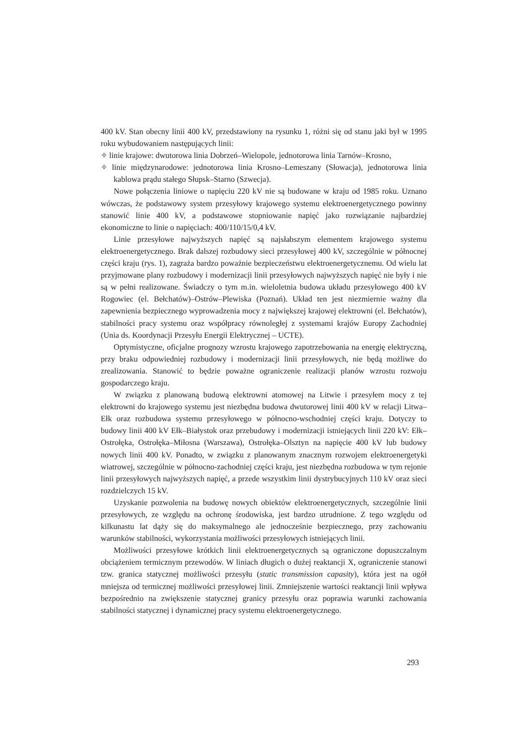400 kV. Stan obecny linii 400 kV, przedstawiony na rysunku 1, różni się od stanu jaki był w 1995 roku wybudowaniem następujących linii:
✧ linie krajowe: dwutorowa linia Dobrzeń–Wielopole, jednotorowa linia Tarnów–Krosno,
✧ linie międzynarodowe: jednotorowa linia Krosno–Lemeszany (Słowacja), jednotorowa linia kablowa prądu stałego Słupsk–Starno (Szwecja).
Nowe połączenia liniowe o napięciu 220 kV nie są budowane w kraju od 1985 roku. Uznano wówczas, że podstawowy system przesyłowy krajowego systemu elektroenergetycznego powinny stanowić linie 400 kV, a podstawowe stopniowanie napięć jako rozwiązanie najbardziej ekonomiczne to linie o napięciach: 400/110/15/0,4 kV.
Linie przesyłowe najwyższych napięć są najsłabszym elementem krajowego systemu elektroenergetycznego. Brak dalszej rozbudowy sieci przesyłowej 400 kV, szczególnie w północnej części kraju (rys. 1), zagraża bardzo poważnie bezpieczeństwu elektroenergetycznemu. Od wielu lat przyjmowane plany rozbudowy i modernizacji linii przesyłowych najwyższych napięć nie były i nie są w pełni realizowane. Świadczy o tym m.in. wieloletnia budowa układu przesyłowego 400 kV Rogowiec (el. Bełchatów)–Ostrów–Plewiska (Poznań). Układ ten jest niezmiernie ważny dla zapewnienia bezpiecznego wyprowadzenia mocy z największej krajowej elektrowni (el. Bełchatów), stabilności pracy systemu oraz współpracy równoległej z systemami krajów Europy Zachodniej (Unia ds. Koordynacji Przesyłu Energii Elektrycznej – UCTE).
Optymistyczne, oficjalne prognozy wzrostu krajowego zapotrzebowania na energię elektryczną, przy braku odpowiedniej rozbudowy i modernizacji linii przesyłowych, nie będą możliwe do zrealizowania. Stanowić to będzie poważne ograniczenie realizacji planów wzrostu rozwoju gospodarczego kraju.
W związku z planowaną budową elektrowni atomowej na Litwie i przesyłem mocy z tej elektrowni do krajowego systemu jest niezbędna budowa dwutorowej linii 400 kV w relacji Litwa–Ełk oraz rozbudowa systemu przesyłowego w północno-wschodniej części kraju. Dotyczy to budowy linii 400 kV Ełk–Białystok oraz przebudowy i modernizacji istniejących linii 220 kV: Ełk–Ostrołęka, Ostrołęka–Miłosna (Warszawa), Ostrołęka–Olsztyn na napięcie 400 kV lub budowy nowych linii 400 kV. Ponadto, w związku z planowanym znacznym rozwojem elektroenergetyki wiatrowej, szczególnie w północno-zachodniej części kraju, jest niezbędna rozbudowa w tym rejonie linii przesyłowych najwyższych napięć, a przede wszystkim linii dystrybucyjnych 110 kV oraz sieci rozdzielczych 15 kV.
Uzyskanie pozwolenia na budowę nowych obiektów elektroenergetycznych, szczególnie linii przesyłowych, ze względu na ochronę środowiska, jest bardzo utrudnione. Z tego względu od kilkunastu lat dąży się do maksymalnego ale jednocześnie bezpiecznego, przy zachowaniu warunków stabilności, wykorzystania możliwości przesyłowych istniejących linii.
Możliwości przesyłowe krótkich linii elektroenergetycznych są ograniczone dopuszczalnym obciążeniem termicznym przewodów. W liniach długich o dużej reaktancji X, ograniczenie stanowi tzw. granica statycznej możliwości przesyłu (static transmission capasity), która jest na ogół mniejsza od termicznej możliwości przesyłowej linii. Zmniejszenie wartości reaktancji linii wpływa bezpośrednio na zwiększenie statycznej granicy przesyłu oraz poprawia warunki zachowania stabilności statycznej i dynamicznej pracy systemu elektroenergetycznego.
293